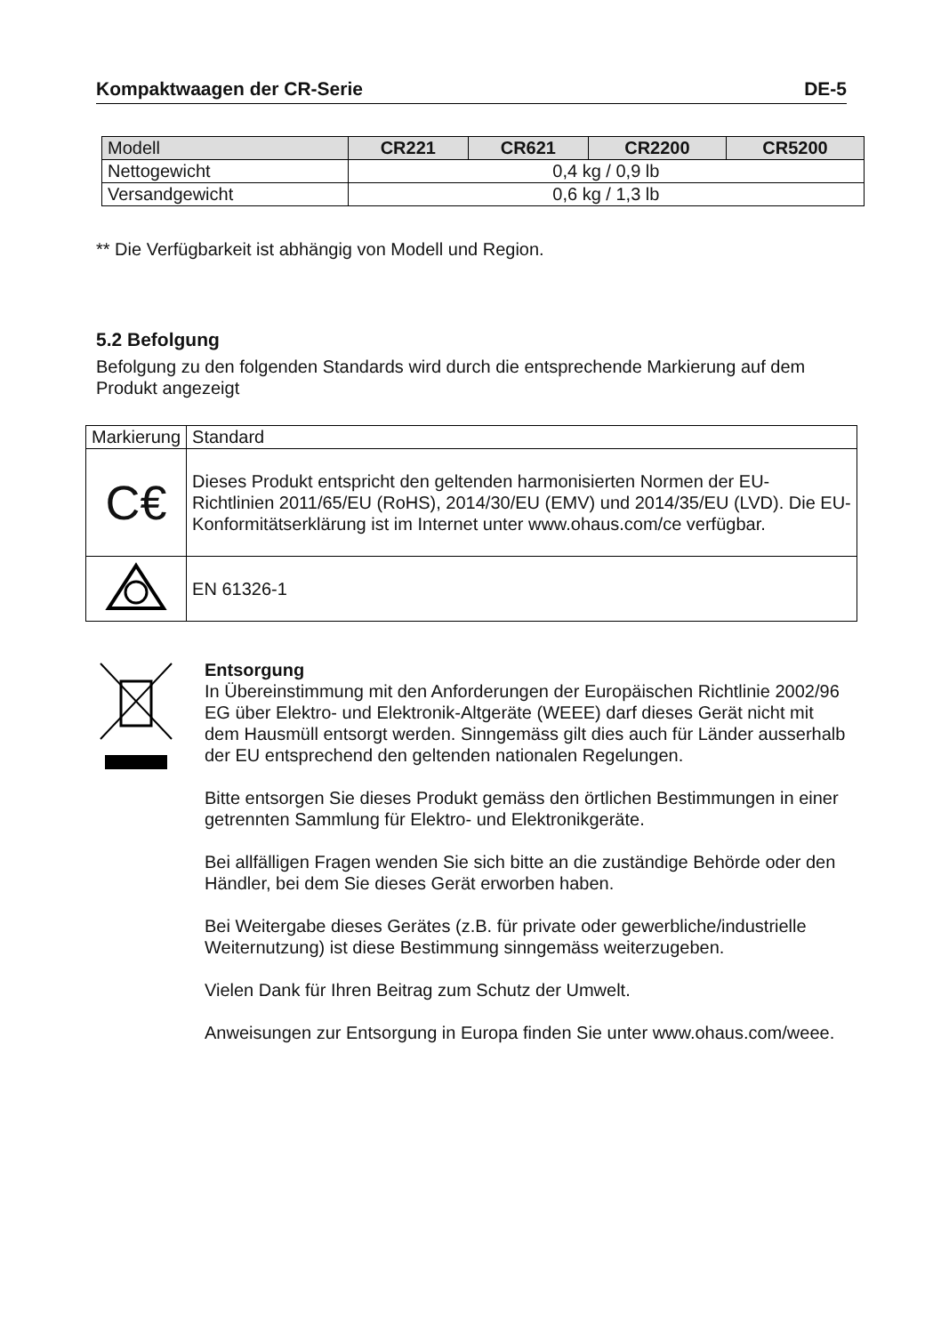Kompaktwaagen der CR-Serie DE-5
| Modell | CR221 | CR621 | CR2200 | CR5200 |
| --- | --- | --- | --- | --- |
| Nettogewicht | 0,4 kg / 0,9 lb | | | |
| Versandgewicht | 0,6 kg / 1,3 lb | | | |
** Die Verfügbarkeit ist abhängig von Modell und Region.
5.2 Befolgung
Befolgung zu den folgenden Standards wird durch die entsprechende Markierung auf dem Produkt angezeigt
| Markierung | Standard |
| C€ | Dieses Produkt entspricht den geltenden harmonisierten Normen der EU-Richtlinien 2011/65/EU (RoHS), 2014/30/EU (EMV) und 2014/35/EU (LVD). Die EU-Konformitätserklärung ist im Internet unter www.ohaus.com/ce verfügbar. |
| | EN 61326-1 |
Entsorgung
In Übereinstimmung mit den Anforderungen der Europäischen Richtlinie 2002/96 EG über Elektro- und Elektronik-Altgeräte (WEEE) darf dieses Gerät nicht mit dem Hausmüll entsorgt werden. Sinngemäss gilt dies auch für Länder ausserhalb der EU entsprechend den geltenden nationalen Regelungen.
Bitte entsorgen Sie dieses Produkt gemäss den örtlichen Bestimmungen in einer getrennten Sammlung für Elektro- und Elektronikgeräte.
Bei allfälligen Fragen wenden Sie sich bitte an die zuständige Behörde oder den Händler, bei dem Sie dieses Gerät erworben haben.
Bei Weitergabe dieses Gerätes (z.B. für private oder gewerbliche/industrielle Weiternutzung) ist diese Bestimmung sinngemäss weiterzugeben.
Vielen Dank für Ihren Beitrag zum Schutz der Umwelt.
Anweisungen zur Entsorgung in Europa finden Sie unter www.ohaus.com/weee.